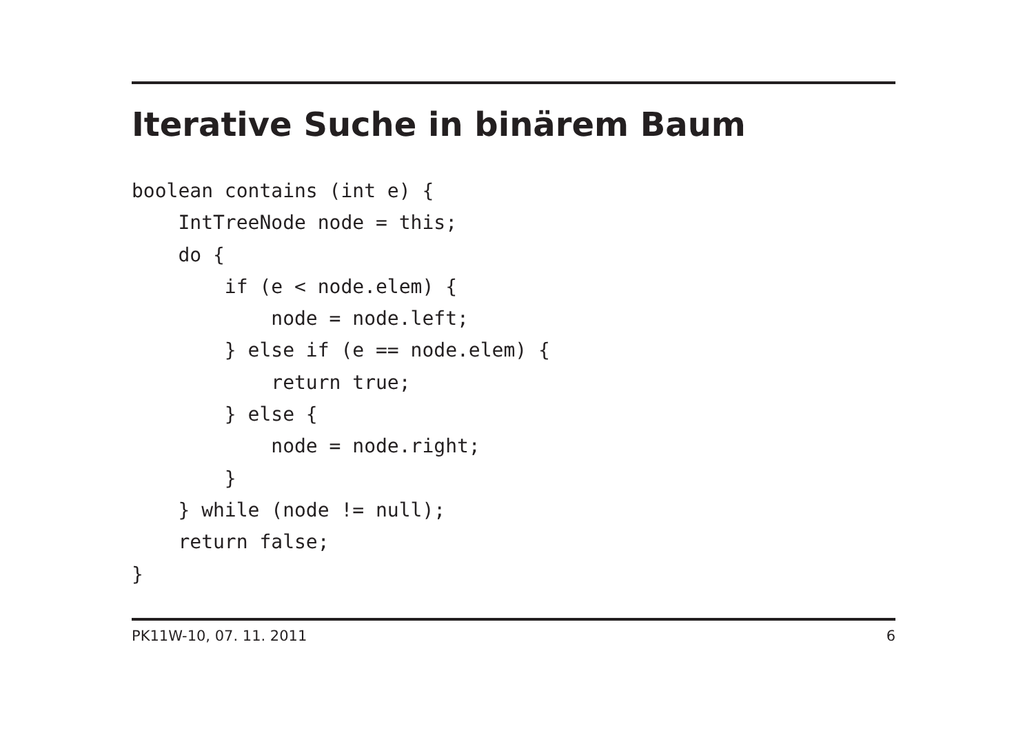Iterative Suche in binärem Baum
boolean contains (int e) {
    IntTreeNode node = this;
    do {
        if (e < node.elem) {
            node = node.left;
        } else if (e == node.elem) {
            return true;
        } else {
            node = node.right;
        }
    } while (node != null);
    return false;
}
PK11W-10, 07. 11. 2011 6